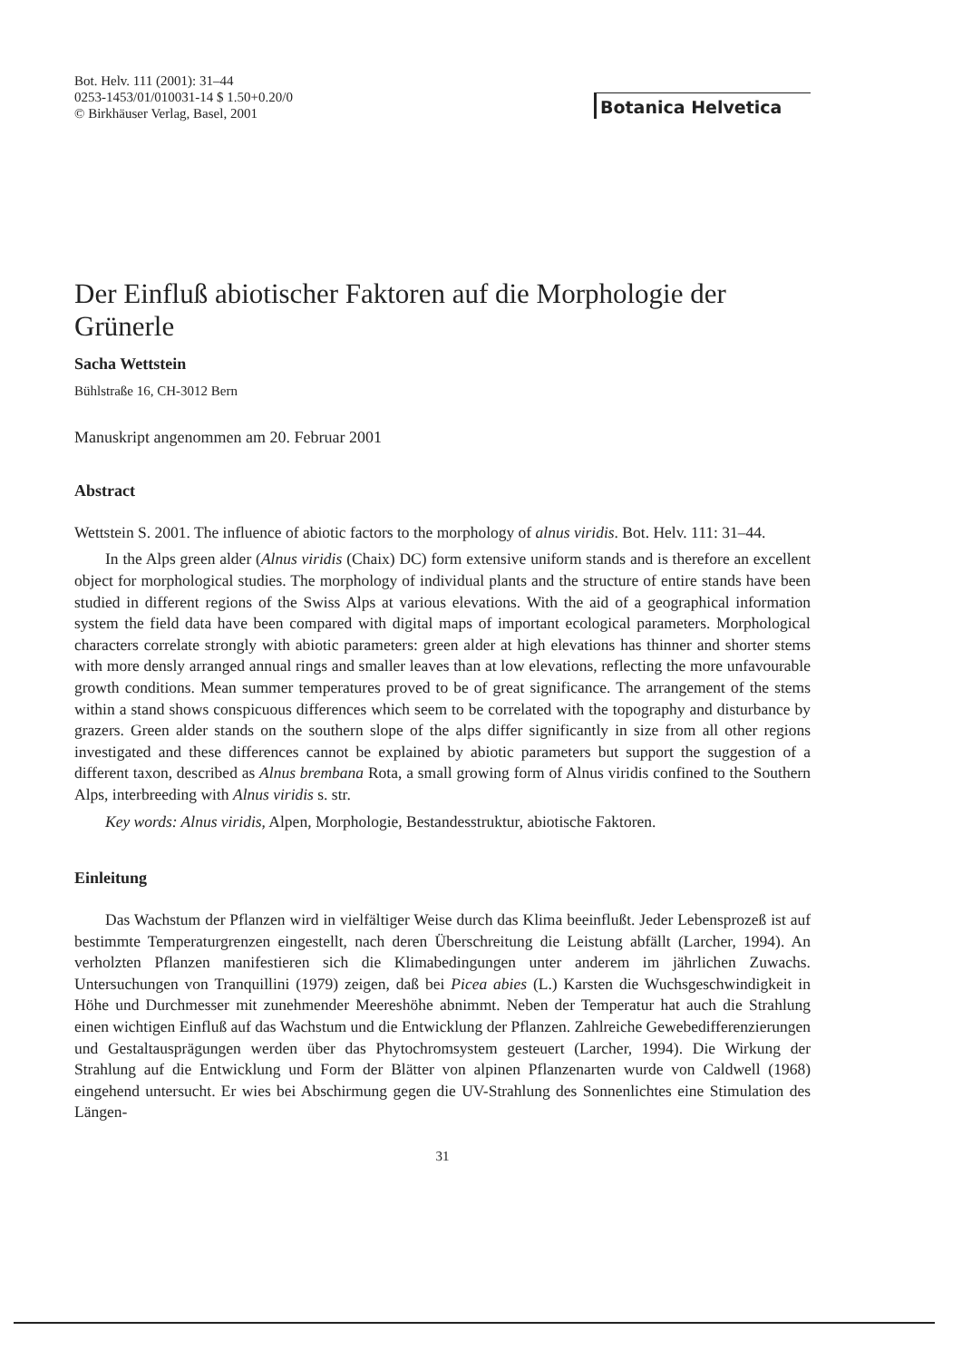Bot. Helv. 111 (2001): 31–44
0253-1453/01/010031-14 $ 1.50+0.20/0
© Birkhäuser Verlag, Basel, 2001
Botanica Helvetica
Der Einfluß abiotischer Faktoren auf die Morphologie der Grünerle
Sacha Wettstein
Bühlstraße 16, CH-3012 Bern
Manuskript angenommen am 20. Februar 2001
Abstract
Wettstein S. 2001. The influence of abiotic factors to the morphology of alnus viridis. Bot. Helv. 111: 31–44.
In the Alps green alder (Alnus viridis (Chaix) DC) form extensive uniform stands and is therefore an excellent object for morphological studies. The morphology of individual plants and the structure of entire stands have been studied in different regions of the Swiss Alps at various elevations. With the aid of a geographical information system the field data have been compared with digital maps of important ecological parameters. Morphological characters correlate strongly with abiotic parameters: green alder at high elevations has thinner and shorter stems with more densly arranged annual rings and smaller leaves than at low elevations, reflecting the more unfavourable growth conditions. Mean summer temperatures proved to be of great significance. The arrangement of the stems within a stand shows conspicuous differences which seem to be correlated with the topography and disturbance by grazers. Green alder stands on the southern slope of the alps differ significantly in size from all other regions investigated and these differences cannot be explained by abiotic parameters but support the suggestion of a different taxon, described as Alnus brembana Rota, a small growing form of Alnus viridis confined to the Southern Alps, interbreeding with Alnus viridis s. str.
Key words: Alnus viridis, Alpen, Morphologie, Bestandesstruktur, abiotische Faktoren.
Einleitung
Das Wachstum der Pflanzen wird in vielfältiger Weise durch das Klima beeinflußt. Jeder Lebensprozeß ist auf bestimmte Temperaturgrenzen eingestellt, nach deren Überschreitung die Leistung abfällt (Larcher, 1994). An verholzten Pflanzen manifestieren sich die Klimabedingungen unter anderem im jährlichen Zuwachs. Untersuchungen von Tranquillini (1979) zeigen, daß bei Picea abies (L.) Karsten die Wuchsgeschwindigkeit in Höhe und Durchmesser mit zunehmender Meereshöhe abnimmt. Neben der Temperatur hat auch die Strahlung einen wichtigen Einfluß auf das Wachstum und die Entwicklung der Pflanzen. Zahlreiche Gewebedifferenzierungen und Gestaltausprägungen werden über das Phytochromsystem gesteuert (Larcher, 1994). Die Wirkung der Strahlung auf die Entwicklung und Form der Blätter von alpinen Pflanzenarten wurde von Caldwell (1968) eingehend untersucht. Er wies bei Abschirmung gegen die UV-Strahlung des Sonnenlichtes eine Stimulation des Längen-
31